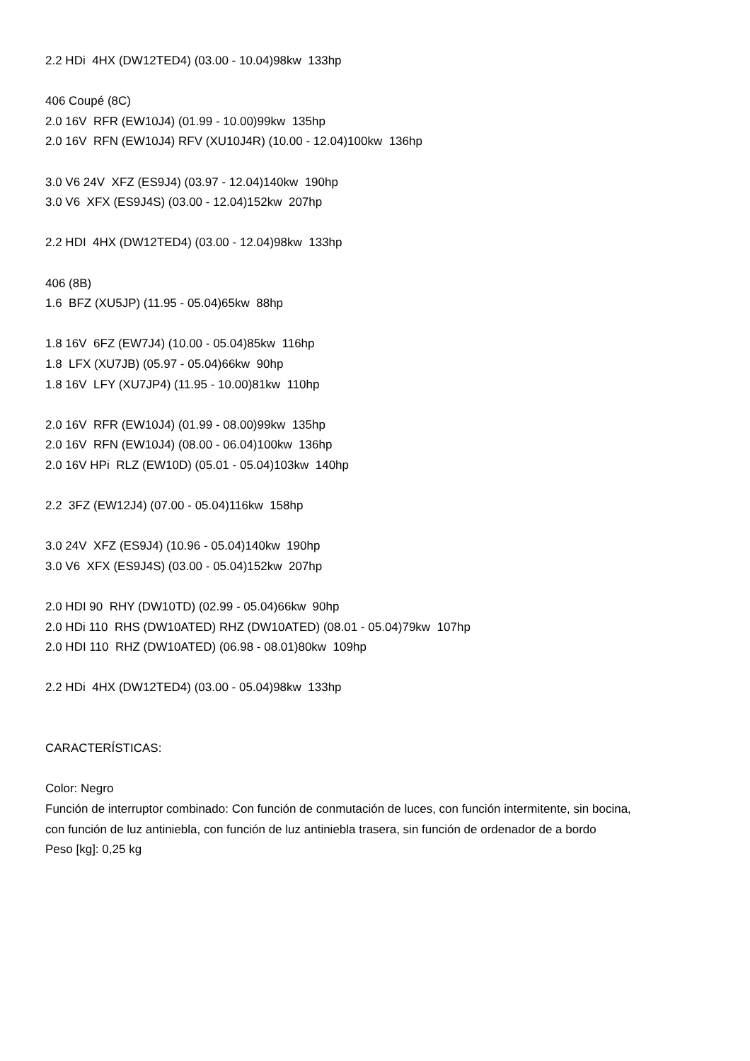2.2 HDi 4HX (DW12TED4) (03.00 - 10.04)98kw 133hp
406 Coupé (8C)
2.0 16V RFR (EW10J4) (01.99 - 10.00)99kw 135hp
2.0 16V RFN (EW10J4) RFV (XU10J4R) (10.00 - 12.04)100kw 136hp
3.0 V6 24V XFZ (ES9J4) (03.97 - 12.04)140kw 190hp
3.0 V6 XFX (ES9J4S) (03.00 - 12.04)152kw 207hp
2.2 HDI 4HX (DW12TED4) (03.00 - 12.04)98kw 133hp
406 (8B)
1.6 BFZ (XU5JP) (11.95 - 05.04)65kw 88hp
1.8 16V 6FZ (EW7J4) (10.00 - 05.04)85kw 116hp
1.8 LFX (XU7JB) (05.97 - 05.04)66kw 90hp
1.8 16V LFY (XU7JP4) (11.95 - 10.00)81kw 110hp
2.0 16V RFR (EW10J4) (01.99 - 08.00)99kw 135hp
2.0 16V RFN (EW10J4) (08.00 - 06.04)100kw 136hp
2.0 16V HPi RLZ (EW10D) (05.01 - 05.04)103kw 140hp
2.2 3FZ (EW12J4) (07.00 - 05.04)116kw 158hp
3.0 24V XFZ (ES9J4) (10.96 - 05.04)140kw 190hp
3.0 V6 XFX (ES9J4S) (03.00 - 05.04)152kw 207hp
2.0 HDI 90 RHY (DW10TD) (02.99 - 05.04)66kw 90hp
2.0 HDi 110 RHS (DW10ATED) RHZ (DW10ATED) (08.01 - 05.04)79kw 107hp
2.0 HDI 110 RHZ (DW10ATED) (06.98 - 08.01)80kw 109hp
2.2 HDi 4HX (DW12TED4) (03.00 - 05.04)98kw 133hp
CARACTERÍSTICAS:
Color: Negro
Función de interruptor combinado: Con función de conmutación de luces, con función intermitente, sin bocina,
con función de luz antiniebla, con función de luz antiniebla trasera, sin función de ordenador de a bordo
Peso [kg]: 0,25 kg